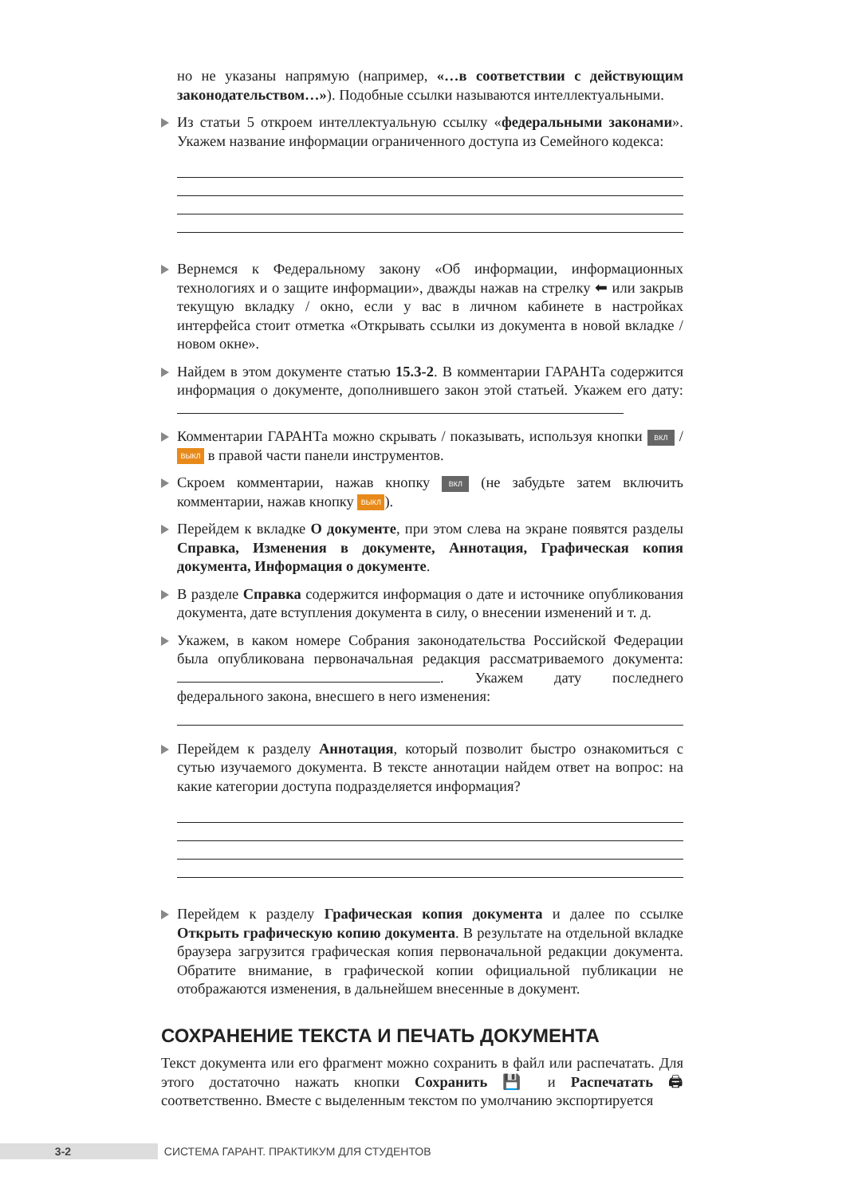но не указаны напрямую (например, «…в соответствии с действующим законодательством…»). Подобные ссылки называются интеллектуальными.
Из статьи 5 откроем интеллектуальную ссылку «федеральными законами». Укажем название информации ограниченного доступа из Семейного кодекса:
Вернемся к Федеральному закону «Об информации, информационных технологиях и о защите информации», дважды нажав на стрелку ⬅ или закрыв текущую вкладку / окно, если у вас в личном кабинете в настройках интерфейса стоит отметка «Открывать ссылки из документа в новой вкладке / новом окне».
Найдем в этом документе статью 15.3-2. В комментарии ГАРАНТа содержится информация о документе, дополнившего закон этой статьей. Укажем его дату:
Комментарии ГАРАНТа можно скрывать / показывать, используя кнопки ВКЛ / ВЫКЛ в правой части панели инструментов.
Скроем комментарии, нажав кнопку ВКЛ (не забудьте затем включить комментарии, нажав кнопку ВЫКЛ).
Перейдем к вкладке О документе, при этом слева на экране появятся разделы Справка, Изменения в документе, Аннотация, Графическая копия документа, Информация о документе.
В разделе Справка содержится информация о дате и источнике опубликования документа, дате вступления документа в силу, о внесении изменений и т. д.
Укажем, в каком номере Собрания законодательства Российской Федерации была опубликована первоначальная редакция рассматриваемого документа: . Укажем дату последнего федерального закона, внесшего в него изменения:
Перейдем к разделу Аннотация, который позволит быстро ознакомиться с сутью изучаемого документа. В тексте аннотации найдем ответ на вопрос: на какие категории доступа подразделяется информация?
Перейдем к разделу Графическая копия документа и далее по ссылке Открыть графическую копию документа. В результате на отдельной вкладке браузера загрузится графическая копия первоначальной редакции документа. Обратите внимание, в графической копии официальной публикации не отображаются изменения, в дальнейшем внесенные в документ.
СОХРАНЕНИЕ ТЕКСТА И ПЕЧАТЬ ДОКУМЕНТА
Текст документа или его фрагмент можно сохранить в файл или распечатать. Для этого достаточно нажать кнопки Сохранить 💾 и Распечатать 🖨 соответственно. Вместе с выделенным текстом по умолчанию экспортируется
3-2 СИСТЕМА ГАРАНТ. ПРАКТИКУМ ДЛЯ СТУДЕНТОВ